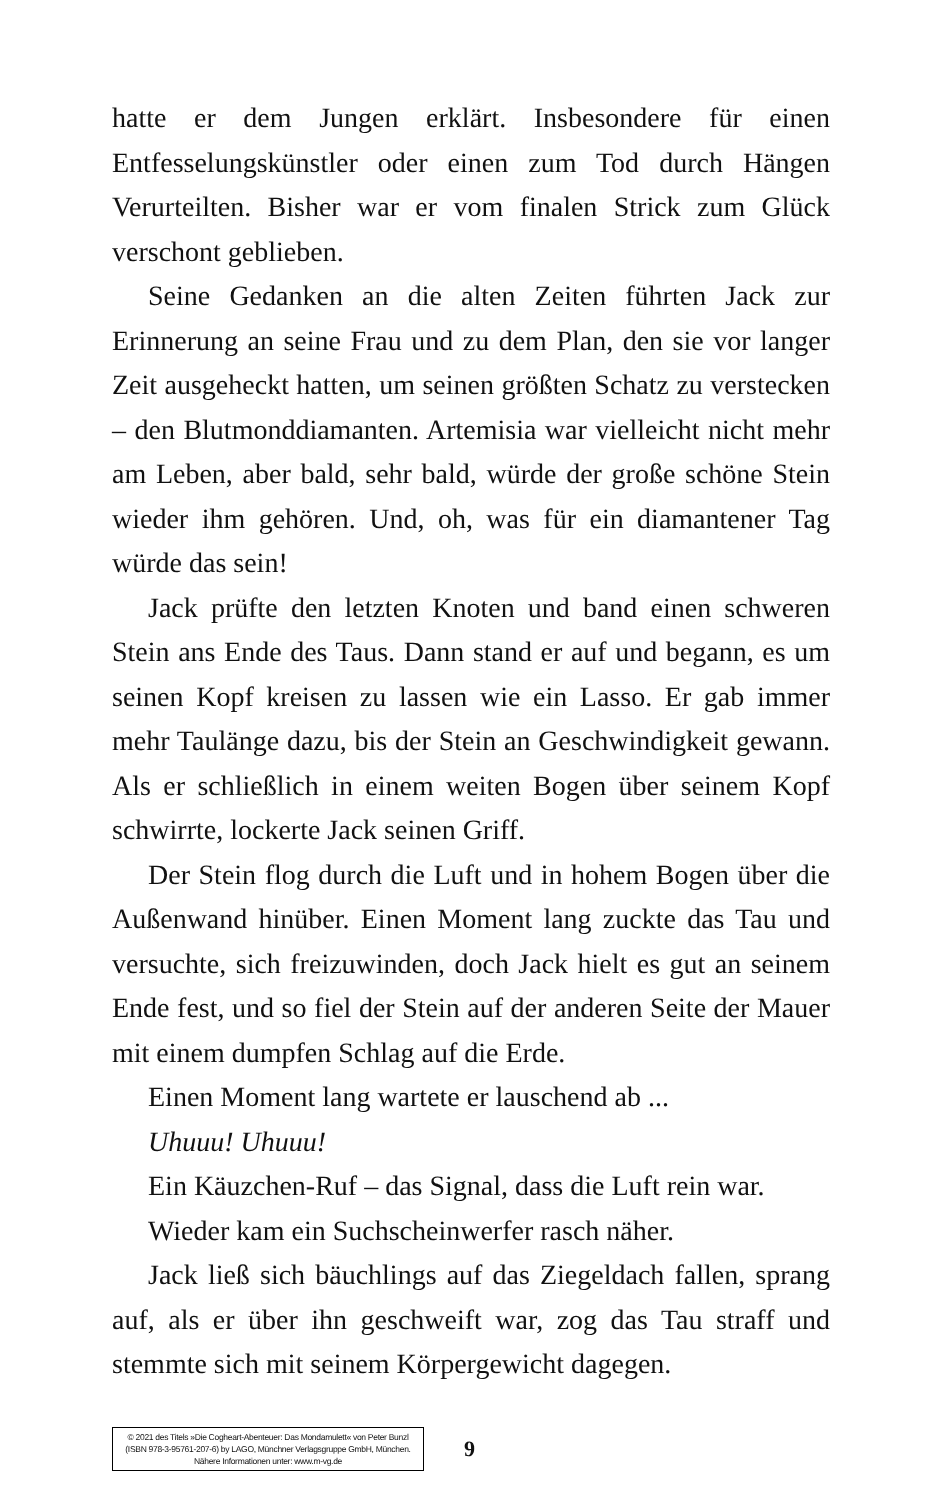hatte er dem Jungen erklärt. Insbesondere für einen Entfesselungskünstler oder einen zum Tod durch Hängen Verurteilten. Bisher war er vom finalen Strick zum Glück verschont geblieben.
Seine Gedanken an die alten Zeiten führten Jack zur Erinnerung an seine Frau und zu dem Plan, den sie vor langer Zeit ausgeheckt hatten, um seinen größten Schatz zu verstecken – den Blutmonddiamanten. Artemisia war vielleicht nicht mehr am Leben, aber bald, sehr bald, würde der große schöne Stein wieder ihm gehören. Und, oh, was für ein diamantener Tag würde das sein!
Jack prüfte den letzten Knoten und band einen schweren Stein ans Ende des Taus. Dann stand er auf und begann, es um seinen Kopf kreisen zu lassen wie ein Lasso. Er gab immer mehr Taulänge dazu, bis der Stein an Geschwindigkeit gewann. Als er schließlich in einem weiten Bogen über seinem Kopf schwirrte, lockerte Jack seinen Griff.
Der Stein flog durch die Luft und in hohem Bogen über die Außenwand hinüber. Einen Moment lang zuckte das Tau und versuchte, sich freizuwinden, doch Jack hielt es gut an seinem Ende fest, und so fiel der Stein auf der anderen Seite der Mauer mit einem dumpfen Schlag auf die Erde.
Einen Moment lang wartete er lauschend ab ...
Uhuuu! Uhuuu!
Ein Käuzchen-Ruf – das Signal, dass die Luft rein war.
Wieder kam ein Suchscheinwerfer rasch näher.
Jack ließ sich bäuchlings auf das Ziegeldach fallen, sprang auf, als er über ihn geschweift war, zog das Tau straff und stemmte sich mit seinem Körpergewicht dagegen.
© 2021 des Titels »Die Cogheart-Abenteuer: Das Mondamulett« von Peter Bunzl
(ISBN 978-3-95761-207-6) by LAGO, Münchner Verlagsgruppe GmbH, München.
Nähere Informationen unter: www.m-vg.de
9